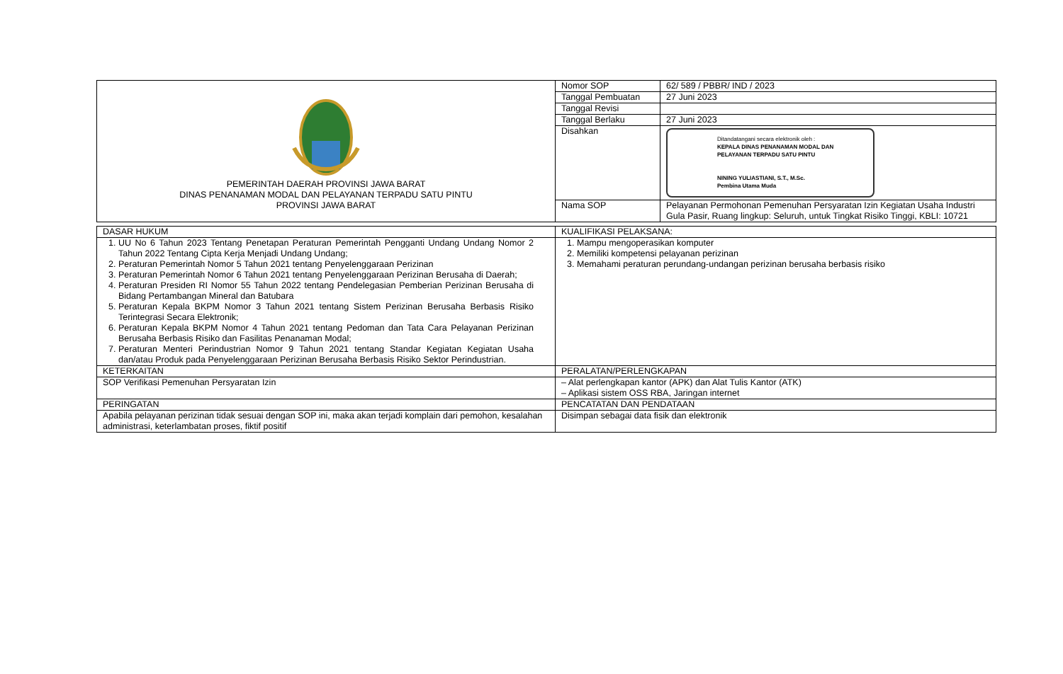| PEMERINTAH DAERAH PROVINSI JAWA BARAT DINAS PENANAMAN MODAL DAN PELAYANAN TERPADU SATU PINTU PROVINSI JAWA BARAT | Nomor SOP | 62/ 589 / PBBR/ IND / 2023 |
| | Tanggal Pembuatan | 27 Juni 2023 |
| | Tanggal Revisi | |
| | Tanggal Berlaku | 27 Juni 2023 |
| | Disahkan | Ditandatangani secara elektronik oleh : KEPALA DINAS PENANAMAN MODAL DAN PELAYANAN TERPADU SATU PINTU NINING YULIASTIANI, S.T., M.Sc. Pembina Utama Muda |
| | Nama SOP | Pelayanan Permohonan Pemenuhan Persyaratan Izin Kegiatan Usaha Industri Gula Pasir, Ruang lingkup: Seluruh, untuk Tingkat Risiko Tinggi, KBLI: 10721 |
| DASAR HUKUM | KUALIFIKASI PELAKSANA: |
| 1. UU No 6 Tahun 2023 Tentang Penetapan Peraturan Pemerintah Pengganti Undang Undang Nomor 2 Tahun 2022 Tentang Cipta Kerja Menjadi Undang Undang; 2. Peraturan Pemerintah Nomor 5 Tahun 2021 tentang Penyelenggaraan Perizinan 3. Peraturan Pemerintah Nomor 6 Tahun 2021 tentang Penyelenggaraan Perizinan Berusaha di Daerah; 4. Peraturan Presiden RI Nomor 55 Tahun 2022 tentang Pendelegasian Pemberian Perizinan Berusaha di Bidang Pertambangan Mineral dan Batubara 5. Peraturan Kepala BKPM Nomor 3 Tahun 2021 tentang Sistem Perizinan Berusaha Berbasis Risiko Terintegrasi Secara Elektronik; 6. Peraturan Kepala BKPM Nomor 4 Tahun 2021 tentang Pedoman dan Tata Cara Pelayanan Perizinan Berusaha Berbasis Risiko dan Fasilitas Penanaman Modal; 7. Peraturan Menteri Perindustrian Nomor 9 Tahun 2021 tentang Standar Kegiatan Kegiatan Usaha dan/atau Produk pada Penyelenggaraan Perizinan Berusaha Berbasis Risiko Sektor Perindustrian. | 1. Mampu mengoperasikan komputer 2. Memiliki kompetensi pelayanan perizinan 3. Memahami peraturan perundang-undangan perizinan berusaha berbasis risiko |
| KETERKAITAN | PERALATAN/PERLENGKAPAN |
| SOP Verifikasi Pemenuhan Persyaratan Izin | – Alat perlengkapan kantor (APK) dan Alat Tulis Kantor (ATK) – Aplikasi sistem OSS RBA, Jaringan internet |
| PERINGATAN | PENCATATAN DAN PENDATAAN |
| Apabila pelayanan perizinan tidak sesuai dengan SOP ini, maka akan terjadi komplain dari pemohon, kesalahan administrasi, keterlambatan proses, fiktif positif | Disimpan sebagai data fisik dan elektronik |